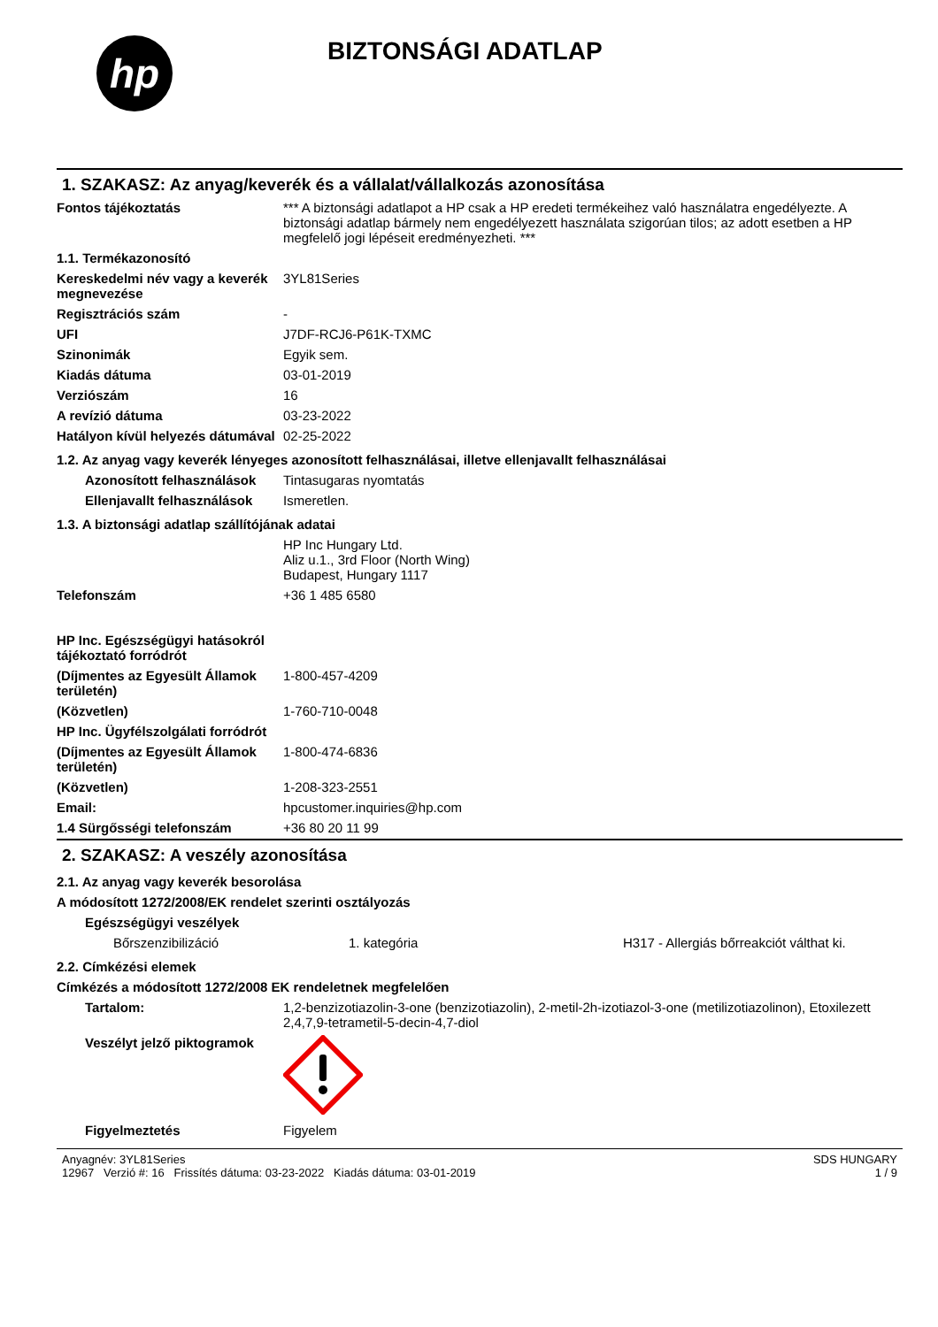hp
BIZTONSÁGI ADATLAP
1. SZAKASZ: Az anyag/keverék és a vállalat/vállalkozás azonosítása
| Fontos tájékoztatás | *** A biztonsági adatlapot a HP csak a HP eredeti termékeihez való használatra engedélyezte. A biztonsági adatlap bármely nem engedélyezett használata szigorúan tilos; az adott esetben a HP megfelelő jogi lépéseit eredményezheti. *** |
| 1.1. Termékazonosító | |
| Kereskedelmi név vagy a keverék megnevezése | 3YL81Series |
| Regisztrációs szám | - |
| UFI | J7DF-RCJ6-P61K-TXMC |
| Szinonimák | Egyik sem. |
| Kiadás dátuma | 03-01-2019 |
| Verziószám | 16 |
| A revízió dátuma | 03-23-2022 |
| Hatályon kívül helyezés dátumával | 02-25-2022 |
1.2. Az anyag vagy keverék lényeges azonosított felhasználásai, illetve ellenjavallt felhasználásai
| Azonosított felhasználások | Tintasugaras nyomtatás |
| Ellenjavallt felhasználások | Ismeretlen. |
1.3. A biztonsági adatlap szállítójának adatai
| | HP Inc Hungary Ltd. Aliz u.1., 3rd Floor (North Wing) Budapest, Hungary 1117 |
| Telefonszám | +36 1 485 6580 |
| HP Inc. Egészségügyi hatásokról tájékoztató forródrót | |
| (Díjmentes az Egyesült Államok területén) | 1-800-457-4209 |
| (Közvetlen) | 1-760-710-0048 |
| HP Inc. Ügyfélszolgálati forródrót | |
| (Díjmentes az Egyesült Államok területén) | 1-800-474-6836 |
| (Közvetlen) | 1-208-323-2551 |
| Email: | hpcustomer.inquiries@hp.com |
| 1.4 Sürgősségi telefonszám | +36 80 20 11 99 |
2. SZAKASZ: A veszély azonosítása
2.1. Az anyag vagy keverék besorolása
A módosított 1272/2008/EK rendelet szerinti osztályozás
Egészségügyi veszélyek
| Bőrszenzibilizáció | 1. kategória | H317 - Allergiás bőrreakciót válthat ki. |
2.2. Címkézési elemek
Címkézés a módosított 1272/2008 EK rendeletnek megfelelően
| Tartalom: | 1,2-benzizotiazolin-3-one (benzizotiazolin), 2-metil-2h-izotiazol-3-one (metilizotiazolinon), Etoxilezett 2,4,7,9-tetrametil-5-decin-4,7-diol |
| Veszélyt jelző piktogramok | |
| Figyelmeztetés | Figyelem |
Anyagnév: 3YL81Series
12967 Verzió #: 16 Frissítés dátuma: 03-23-2022 Kiadás dátuma: 03-01-2019
SDS HUNGARY
1 / 9